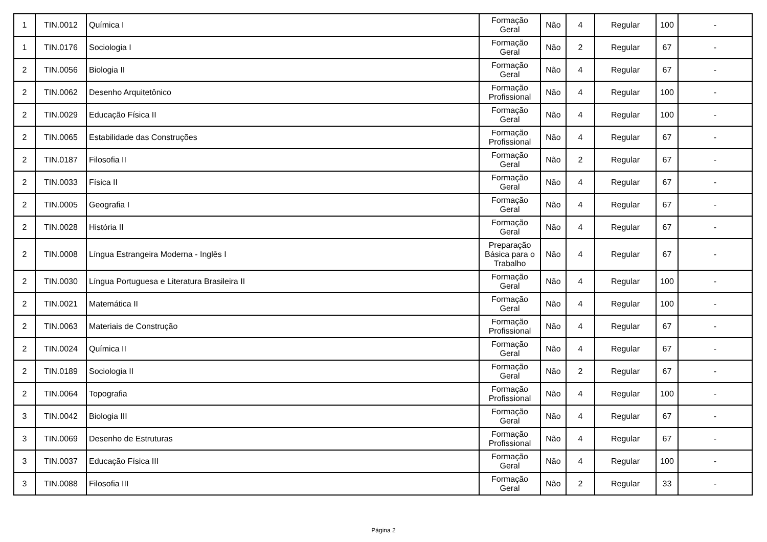| 1 | TIN.0012 | Química I | Formação Geral | Não | 4 | Regular | 100 | - |
| 1 | TIN.0176 | Sociologia I | Formação Geral | Não | 2 | Regular | 67 | - |
| 2 | TIN.0056 | Biologia II | Formação Geral | Não | 4 | Regular | 67 | - |
| 2 | TIN.0062 | Desenho Arquitetônico | Formação Profissional | Não | 4 | Regular | 100 | - |
| 2 | TIN.0029 | Educação Física II | Formação Geral | Não | 4 | Regular | 100 | - |
| 2 | TIN.0065 | Estabilidade das Construções | Formação Profissional | Não | 4 | Regular | 67 | - |
| 2 | TIN.0187 | Filosofia II | Formação Geral | Não | 2 | Regular | 67 | - |
| 2 | TIN.0033 | Física II | Formação Geral | Não | 4 | Regular | 67 | - |
| 2 | TIN.0005 | Geografia I | Formação Geral | Não | 4 | Regular | 67 | - |
| 2 | TIN.0028 | História II | Formação Geral | Não | 4 | Regular | 67 | - |
| 2 | TIN.0008 | Língua Estrangeira Moderna - Inglês I | Preparação Básica para o Trabalho | Não | 4 | Regular | 67 | - |
| 2 | TIN.0030 | Língua Portuguesa e Literatura Brasileira II | Formação Geral | Não | 4 | Regular | 100 | - |
| 2 | TIN.0021 | Matemática II | Formação Geral | Não | 4 | Regular | 100 | - |
| 2 | TIN.0063 | Materiais de Construção | Formação Profissional | Não | 4 | Regular | 67 | - |
| 2 | TIN.0024 | Química II | Formação Geral | Não | 4 | Regular | 67 | - |
| 2 | TIN.0189 | Sociologia II | Formação Geral | Não | 2 | Regular | 67 | - |
| 2 | TIN.0064 | Topografia | Formação Profissional | Não | 4 | Regular | 100 | - |
| 3 | TIN.0042 | Biologia III | Formação Geral | Não | 4 | Regular | 67 | - |
| 3 | TIN.0069 | Desenho de Estruturas | Formação Profissional | Não | 4 | Regular | 67 | - |
| 3 | TIN.0037 | Educação Física III | Formação Geral | Não | 4 | Regular | 100 | - |
| 3 | TIN.0088 | Filosofia III | Formação Geral | Não | 2 | Regular | 33 | - |
Página 2